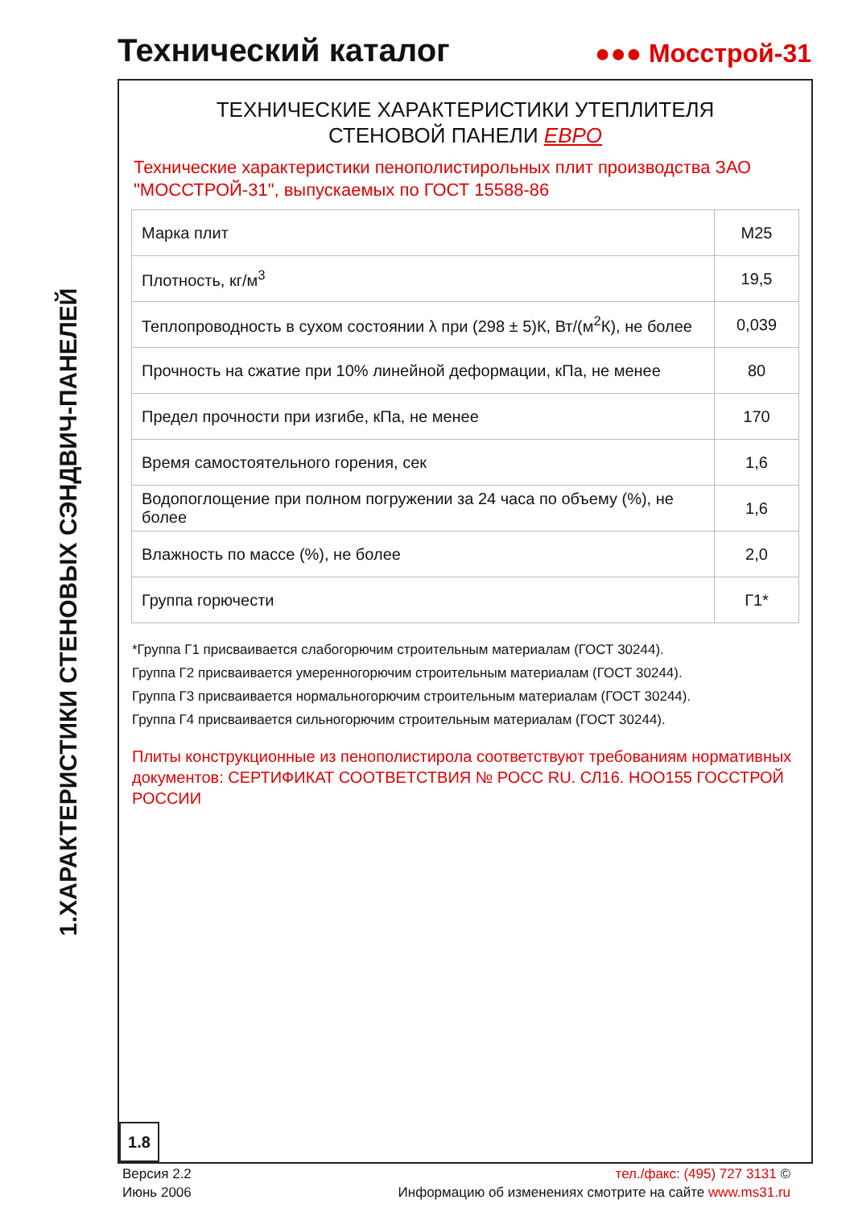Технический каталог
●●● Мосстрой-31
1.ХАРАКТЕРИСТИКИ СТЕНОВЫХ СЭНДВИЧ-ПАНЕЛЕЙ
ТЕХНИЧЕСКИЕ ХАРАКТЕРИСТИКИ УТЕПЛИТЕЛЯ
СТЕНОВОЙ ПАНЕЛИ ЕВРО
Технические характеристики пенополистирольных плит производства ЗАО "МОССТРОЙ-31", выпускаемых по ГОСТ 15588-86
| Марка плит | М25 |
| Плотность, кг/м<sup>3</sup> | 19,5 |
| Теплопроводность в сухом состоянии λ при (298 ± 5)К, Вт/(м<sup>2</sup>К), не более | 0,039 |
| Прочность на сжатие при 10% линейной деформации, кПа, не менее | 80 |
| Предел прочности при изгибе, кПа, не менее | 170 |
| Время самостоятельного горения, сек | 1,6 |
| Водопоглощение при полном погружении за 24 часа по объему (%), не более | 1,6 |
| Влажность по массе (%), не более | 2,0 |
| Группа горючести | Г1* |
*Группа Г1 присваивается слабогорючим строительным материалам (ГОСТ 30244).
Группа Г2 присваивается умеренногорючим строительным материалам (ГОСТ 30244).
Группа Г3 присваивается нормальногорючим строительным материалам (ГОСТ 30244).
Группа Г4 присваивается сильногорючим строительным материалам (ГОСТ 30244).
Плиты конструкционные из пенополистирола соответствуют требованиям нормативных документов: СЕРТИФИКАТ СООТВЕТСТВИЯ № РОСС RU. СЛ16. НОО155 ГОССТРОЙ РОССИИ
1.8
Версия 2.2
Июнь 2006
тел./факс: (495) 727 3131 ©
Информацию об изменениях смотрите на сайте www.ms31.ru